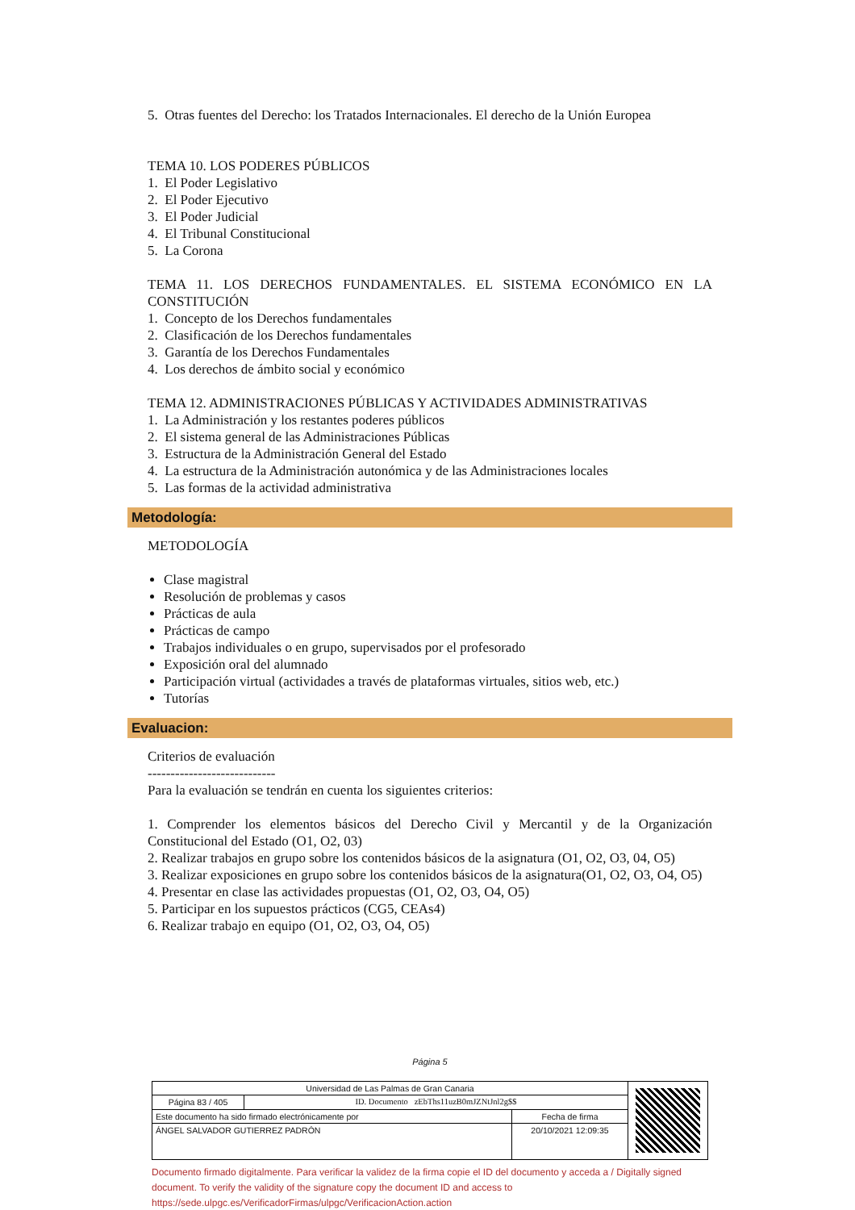5. Otras fuentes del Derecho: los Tratados Internacionales. El derecho de la Unión Europea
TEMA 10. LOS PODERES PÚBLICOS
1. El Poder Legislativo
2. El Poder Ejecutivo
3. El Poder Judicial
4. El Tribunal Constitucional
5. La Corona
TEMA 11. LOS DERECHOS FUNDAMENTALES. EL SISTEMA ECONÓMICO EN LA CONSTITUCIÓN
1. Concepto de los Derechos fundamentales
2. Clasificación de los Derechos fundamentales
3. Garantía de los Derechos Fundamentales
4. Los derechos de ámbito social y económico
TEMA 12. ADMINISTRACIONES PÚBLICAS Y ACTIVIDADES ADMINISTRATIVAS
1. La Administración y los restantes poderes públicos
2. El sistema general de las Administraciones Públicas
3. Estructura de la Administración General del Estado
4. La estructura de la Administración autonómica y de las Administraciones locales
5. Las formas de la actividad administrativa
Metodología:
METODOLOGÍA
Clase magistral
Resolución de problemas y casos
Prácticas de aula
Prácticas de campo
Trabajos individuales o en grupo, supervisados por el profesorado
Exposición oral del alumnado
Participación virtual (actividades a través de plataformas virtuales, sitios web, etc.)
Tutorías
Evaluacion:
Criterios de evaluación
----------------------------
Para la evaluación se tendrán en cuenta los siguientes criterios:
1. Comprender los elementos básicos del Derecho Civil y Mercantil y de la Organización Constitucional del Estado (O1, O2, 03)
2. Realizar trabajos en grupo sobre los contenidos básicos de la asignatura (O1, O2, O3, 04, O5)
3. Realizar exposiciones en grupo sobre los contenidos básicos de la asignatura(O1, O2, O3, O4, O5)
4. Presentar en clase las actividades propuestas (O1, O2, O3, O4, O5)
5. Participar en los supuestos prácticos (CG5, CEAs4)
6. Realizar trabajo en equipo (O1, O2, O3, O4, O5)
Página 5
| Universidad de Las Palmas de Gran Canaria | | | |
| Página 83 / 405 | ID. Documento zEbThs11uzB0mJZNtJnl2g$$ | | |
| Este documento ha sido firmado electrónicamente por | | Fecha de firma | |
| ÁNGEL SALVADOR GUTIERREZ PADRÓN | | 20/10/2021 12:09:35 | |
Documento firmado digitalmente. Para verificar la validez de la firma copie el ID del documento y acceda a / Digitally signed document. To verify the validity of the signature copy the document ID and access to https://sede.ulpgc.es/VerificadorFirmas/ulpgc/VerificacionAction.action